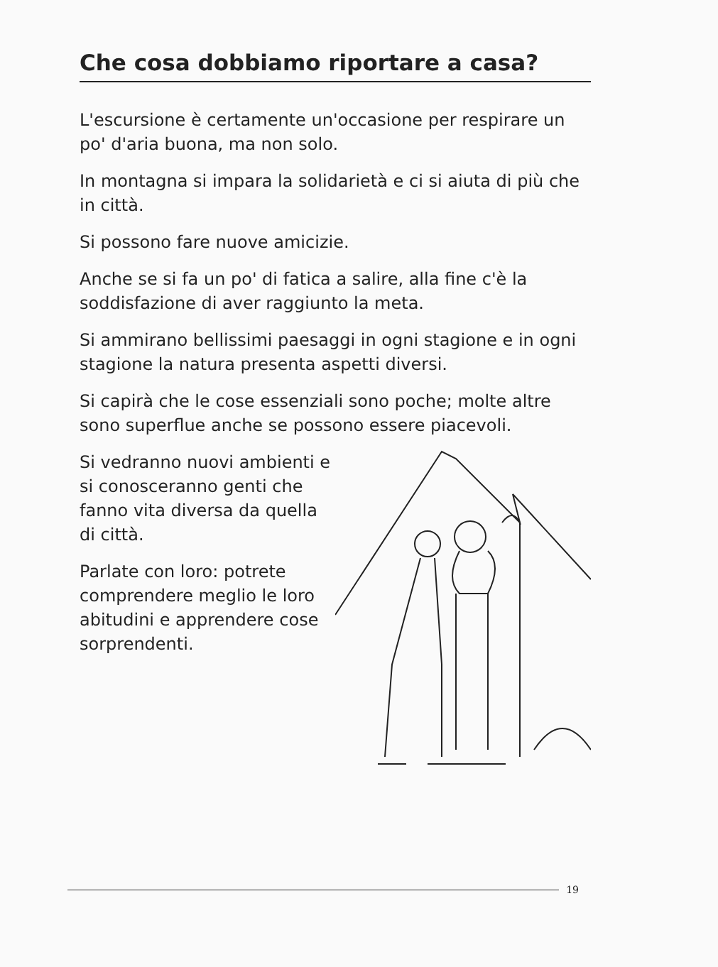Che cosa dobbiamo riportare a casa?
L'escursione è certamente un'occasione per respirare un po' d'aria buona, ma non solo.
In montagna si impara la solidarietà e ci si aiuta di più che in città.
Si possono fare nuove amicizie.
Anche se si fa un po' di fatica a salire, alla fine c'è la soddisfazione di aver raggiunto la meta.
Si ammirano bellissimi paesaggi in ogni stagione e in ogni stagione la natura presenta aspetti diversi.
Si capirà che le cose essenziali sono poche; molte altre sono superflue anche se possono essere piacevoli.
Si vedranno nuovi ambienti e si conosceranno genti che fanno vita diversa da quella di città.
Parlate con loro: potrete comprendere meglio le loro abitudini e apprendere cose sorprendenti.
19